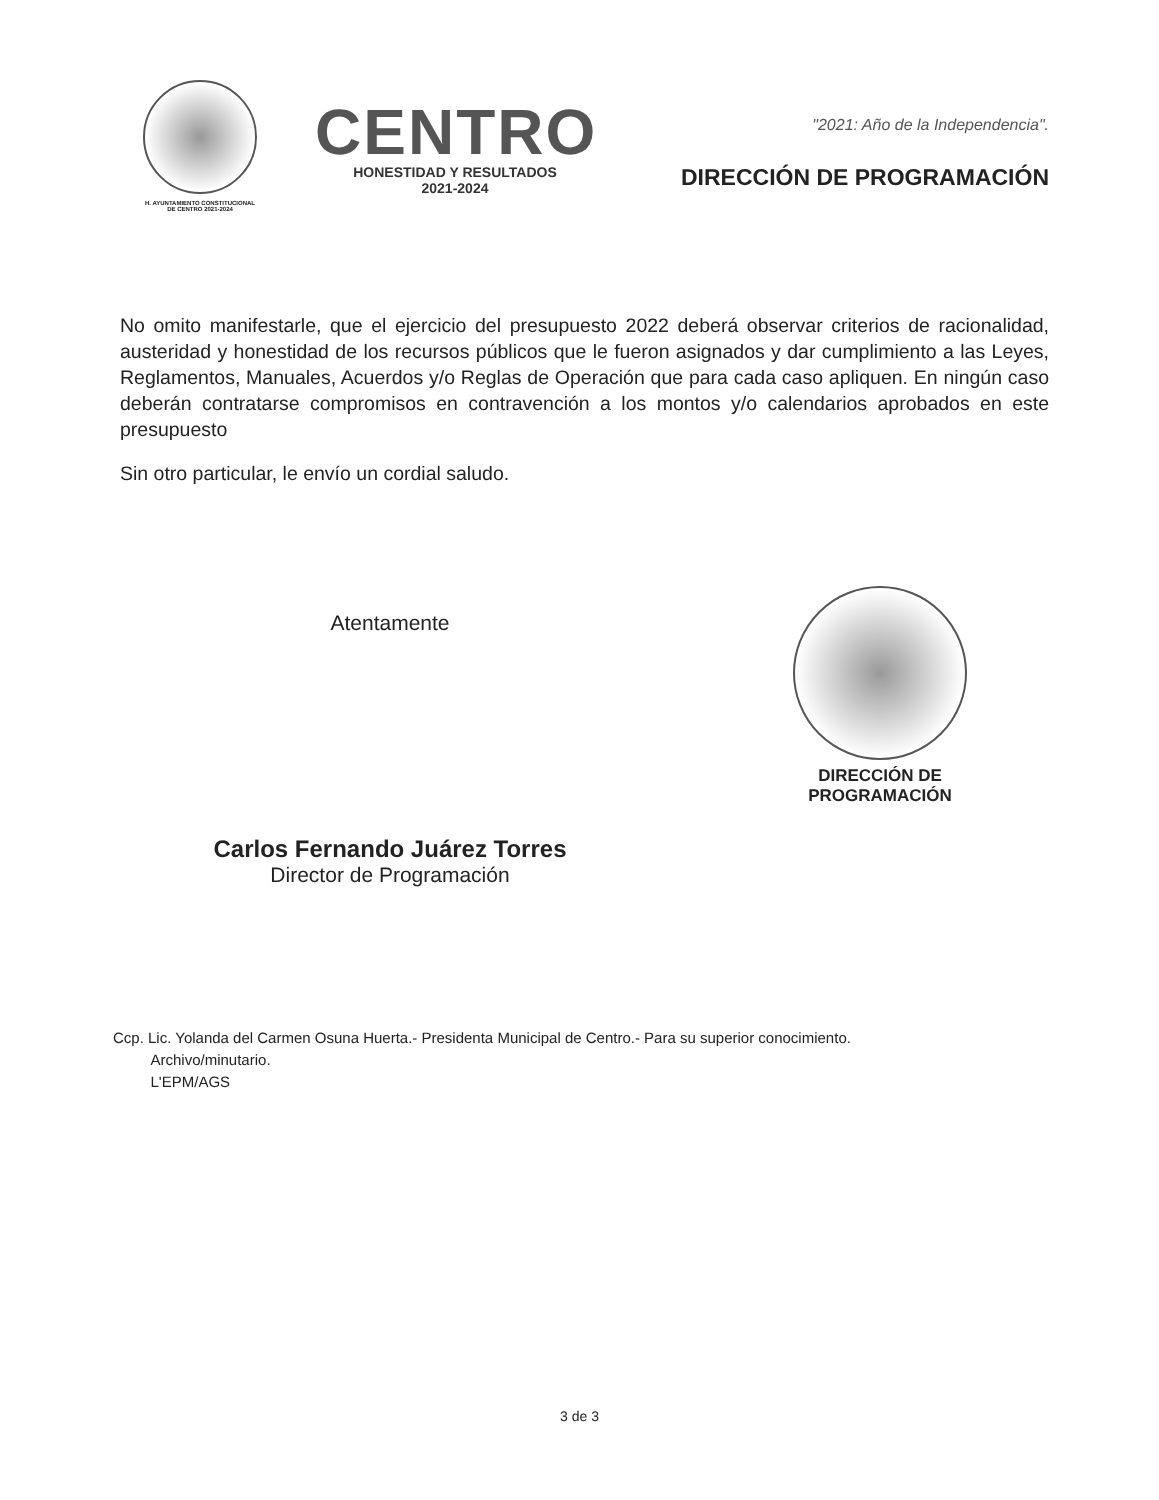H. AYUNTAMIENTO CONSTITUCIONAL
DE CENTRO 2021-2024
CENTRO
HONESTIDAD Y RESULTADOS
2021-2024
"2021: Año de la Independencia".
DIRECCIÓN DE PROGRAMACIÓN
No omito manifestarle, que el ejercicio del presupuesto 2022 deberá observar criterios de racionalidad, austeridad y honestidad de los recursos públicos que le fueron asignados y dar cumplimiento a las Leyes, Reglamentos, Manuales, Acuerdos y/o Reglas de Operación que para cada caso apliquen. En ningún caso deberán contratarse compromisos en contravención a los montos y/o calendarios aprobados en este presupuesto
Sin otro particular, le envío un cordial saludo.
Atentamente
Carlos Fernando Juárez Torres
Director de Programación
DIRECCIÓN DE
PROGRAMACIÓN
Ccp. Lic. Yolanda del Carmen Osuna Huerta.- Presidenta Municipal de Centro.- Para su superior conocimiento.
Archivo/minutario.
L'EPM/AGS
3 de 3